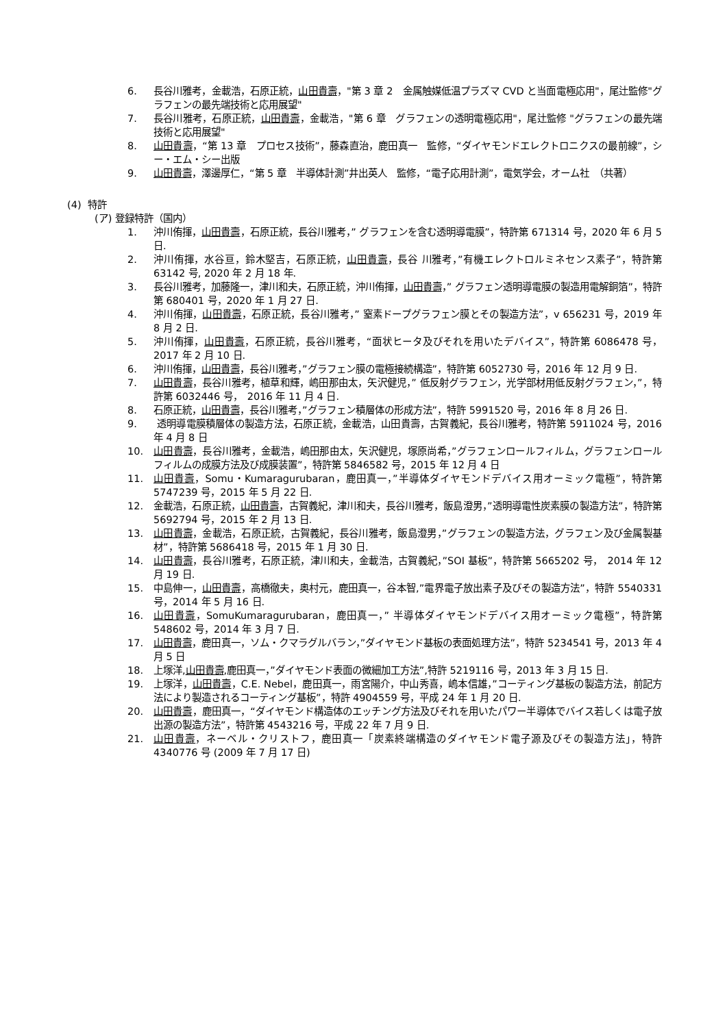6. 長谷川雅考，金載浩，石原正統，山田貴壽，"第 3 章 2　金属触媒低温プラズマ CVD と当面電極応用"，尾辻監修"グラフェンの最先端技術と応用展望"
7. 長谷川雅考，石原正統，山田貴壽，金載浩，"第 6 章　グラフェンの透明電極応用"，尾辻監修 "グラフェンの最先端技術と応用展望"
8. 山田貴壽，“第 13 章　プロセス技術”，藤森直治，鹿田真一　監修，“ダイヤモンドエレクトロニクスの最前線”，シー・エム・シー出版
9. 山田貴壽，澤邊厚仁，“第 5 章　半導体計測”井出英人　監修，“電子応用計測”，電気学会，オーム社　（共著）
(4) 特許
(ア) 登録特許（国内）
1. 沖川侑揮，山田貴壽，石原正統，長谷川雅考，” グラフェンを含む透明導電膜”，特許第 671314 号，2020 年 6 月 5 日.
2. 沖川侑揮，水谷亘，鈴木堅吉，石原正統，山田貴壽，長谷 川雅考，”有機エレクトロルミネセンス素子”，特許第 63142 号, 2020 年 2 月 18 年.
3. 長谷川雅考，加藤隆一，津川和夫，石原正統，沖川侑揮，山田貴壽，” グラフェン透明導電膜の製造用電解銅箔”，特許第 680401 号，2020 年 1 月 27 日.
4. 沖川侑揮，山田貴壽，石原正統，長谷川雅考，” 窒素ドープグラフェン膜とその製造方法”，v 656231 号，2019 年 8 月 2 日.
5. 沖川侑揮，山田貴壽，石原正統，長谷川雅考，“面状ヒータ及びそれを用いたデバイス”，特許第 6086478 号，　2017 年 2 月 10 日.
6. 沖川侑揮，山田貴壽，長谷川雅考，”グラフェン膜の電極接続構造”，特許第 6052730 号，2016 年 12 月 9 日.
7. 山田貴壽，長谷川雅考，植草和輝，嶋田那由太，矢沢健児，” 低反射グラフェン，光学部材用低反射グラフェン，”，特許第 6032446 号，　2016 年 11 月 4 日.
8. 石原正統，山田貴壽，長谷川雅考，”グラフェン積層体の形成方法”，特許 5991520 号，2016 年 8 月 26 日.
9. 透明導電膜積層体の製造方法，石原正統，金載浩，山田貴壽，古賀義紀，長谷川雅考，特許第 5911024 号，2016 年 4 月 8 日
10. 山田貴壽，長谷川雅考，金載浩，嶋田那由太，矢沢健児，塚原尚希，”グラフェンロールフィルム，グラフェンロールフィルムの成膜方法及び成膜装置”，特許第 5846582 号，2015 年 12 月 4 日
11. 山田貴壽，Somu・Kumaragurubaran，鹿田真一，”半導体ダイヤモンドデバイス用オーミック電極”，特許第 5747239 号，2015 年 5 月 22 日.
12. 金載浩，石原正統，山田貴壽，古賀義紀，津川和夫，長谷川雅考，飯島澄男，”透明導電性炭素膜の製造方法”，特許第 5692794 号，2015 年 2 月 13 日.
13. 山田貴壽，金載浩，石原正統，古賀義紀，長谷川雅考，飯島澄男，”グラフェンの製造方法，グラフェン及び金属製基材”，特許第 5686418 号，2015 年 1 月 30 日.
14. 山田貴壽，長谷川雅考，石原正統，津川和夫，金載浩，古賀義紀，”SOI 基板”，特許第 5665202 号，　2014 年 12 月 19 日.
15. 中島伸一，山田貴壽，高橋徹夫，奥村元，鹿田真一，谷本智,”電界電子放出素子及びその製造方法”，特許 5540331 号，2014 年 5 月 16 日.
16. 山田貴壽，SomuKumaragurubaran，鹿田真一，” 半導体ダイヤモンドデバイス用オーミック電極”，特許第 548602 号，2014 年 3 月 7 日.
17. 山田貴壽，鹿田真一，ソム・クマラグルバラン，”ダイヤモンド基板の表面処理方法”，特許 5234541 号，2013 年 4 月 5 日
18. 上塚洋,山田貴壽,鹿田真一，”ダイヤモンド表面の微細加工方法”,特許 5219116 号，2013 年 3 月 15 日.
19. 上塚洋，山田貴壽，C.E. Nebel，鹿田真一，雨宮陽介，中山秀喜，嶋本信雄，”コーティング基板の製造方法，前記方法により製造されるコーティング基板”，特許 4904559 号，平成 24 年 1 月 20 日.
20. 山田貴壽，鹿田真一，“ダイヤモンド構造体のエッチング方法及びそれを用いたパワー半導体でバイス若しくは電子放出源の製造方法”，特許第 4543216 号，平成 22 年 7 月 9 日.
21. 山田貴壽，ネーベル・クリストフ，鹿田真一「炭素終端構造のダイヤモンド電子源及びその製造方法」，特許 4340776 号 (2009 年 7 月 17 日)